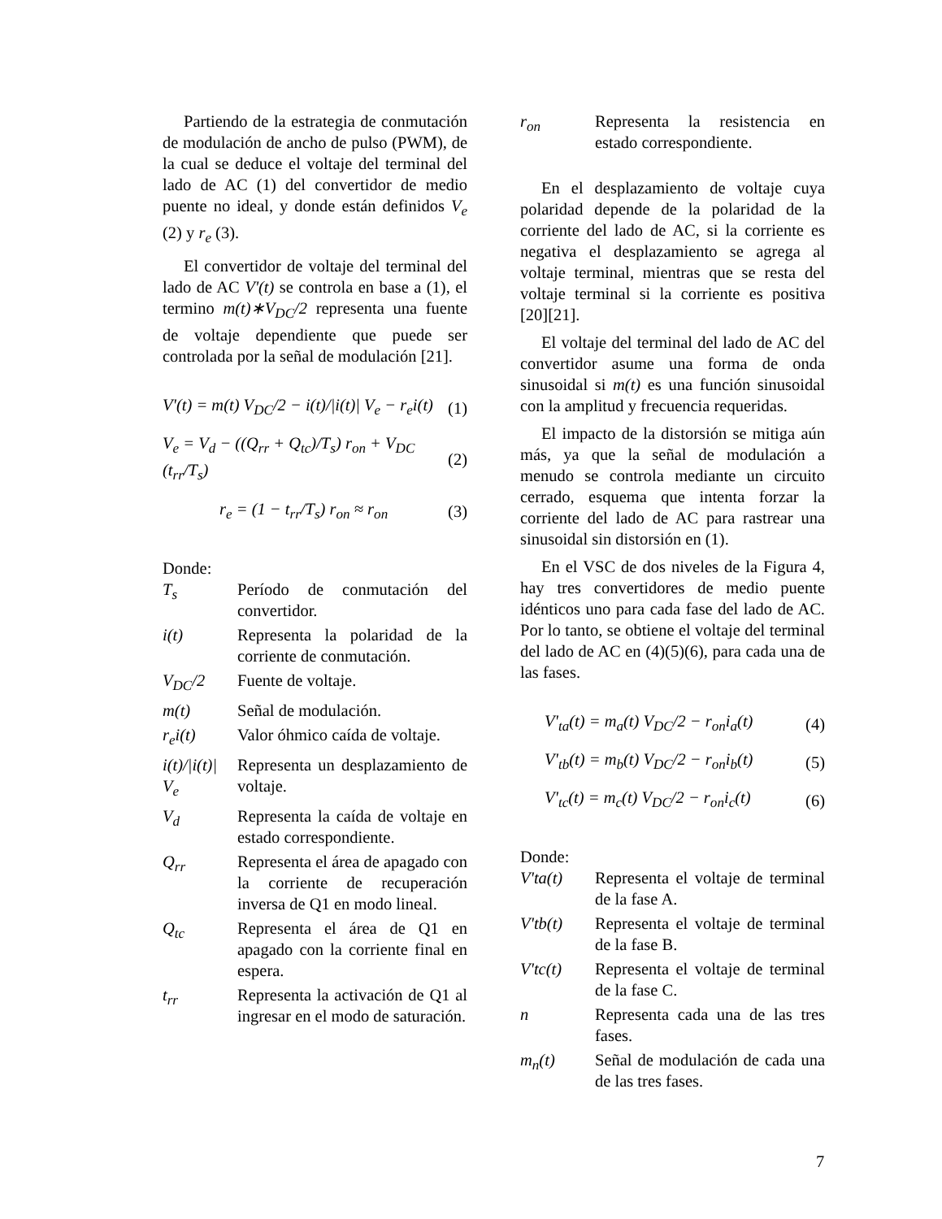Partiendo de la estrategia de conmutación de modulación de ancho de pulso (PWM), de la cual se deduce el voltaje del terminal del lado de AC (1) del convertidor de medio puente no ideal, y donde están definidos V<sub>e</sub> (2) y r<sub>e</sub> (3).
El convertidor de voltaje del terminal del lado de AC V'(t) se controla en base a (1), el termino m(t)∗V<sub>DC</sub>/2 representa una fuente de voltaje dependiente que puede ser controlada por la señal de modulación [21].
V'(t) = m(t) V<sub>DC</sub>/2 − i(t)/|i(t)| V<sub>e</sub> − r<sub>e</sub>i(t) (1)
V<sub>e</sub> = V<sub>d</sub> − ((Q<sub>rr</sub> + Q<sub>tc</sub>)/T<sub>s</sub>) r<sub>on</sub> + V<sub>DC</sub> (t<sub>rr</sub>/T<sub>s</sub>) (2)
r<sub>e</sub> = (1 − t<sub>rr</sub>/T<sub>s</sub>) r<sub>on</sub> ≈ r<sub>on</sub> (3)
Donde:
T<sub>s</sub> Período de conmutación del convertidor.
i(t) Representa la polaridad de la corriente de conmutación.
V<sub>DC</sub>/2 Fuente de voltaje.
m(t) Señal de modulación.
r<sub>e</sub>i(t) Valor óhmico caída de voltaje.
i(t)/|i(t)| V<sub>e</sub> Representa un desplazamiento de voltaje.
V<sub>d</sub> Representa la caída de voltaje en estado correspondiente.
Q<sub>rr</sub> Representa el área de apagado con la corriente de recuperación inversa de Q1 en modo lineal.
Q<sub>tc</sub> Representa el área de Q1 en apagado con la corriente final en espera.
t<sub>rr</sub> Representa la activación de Q1 al ingresar en el modo de saturación.
r<sub>on</sub> Representa la resistencia en estado correspondiente.
En el desplazamiento de voltaje cuya polaridad depende de la polaridad de la corriente del lado de AC, si la corriente es negativa el desplazamiento se agrega al voltaje terminal, mientras que se resta del voltaje terminal si la corriente es positiva [20][21].
El voltaje del terminal del lado de AC del convertidor asume una forma de onda sinusoidal si m(t) es una función sinusoidal con la amplitud y frecuencia requeridas.
El impacto de la distorsión se mitiga aún más, ya que la señal de modulación a menudo se controla mediante un circuito cerrado, esquema que intenta forzar la corriente del lado de AC para rastrear una sinusoidal sin distorsión en (1).
En el VSC de dos niveles de la Figura 4, hay tres convertidores de medio puente idénticos uno para cada fase del lado de AC. Por lo tanto, se obtiene el voltaje del terminal del lado de AC en (4)(5)(6), para cada una de las fases.
V'<sub>ta</sub>(t) = m<sub>a</sub>(t) V<sub>DC</sub>/2 − r<sub>on</sub>i<sub>a</sub>(t) (4)
V'<sub>tb</sub>(t) = m<sub>b</sub>(t) V<sub>DC</sub>/2 − r<sub>on</sub>i<sub>b</sub>(t) (5)
V'<sub>tc</sub>(t) = m<sub>c</sub>(t) V<sub>DC</sub>/2 − r<sub>on</sub>i<sub>c</sub>(t) (6)
Donde:
V'ta(t) Representa el voltaje de terminal de la fase A.
V'tb(t) Representa el voltaje de terminal de la fase B.
V'tc(t) Representa el voltaje de terminal de la fase C.
n Representa cada una de las tres fases.
m<sub>n</sub>(t) Señal de modulación de cada una de las tres fases.
7